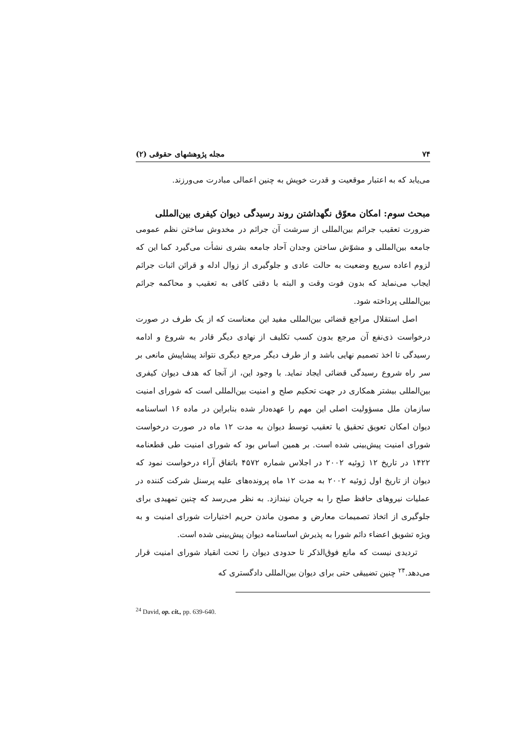۷۴ مجله پژوهشهای حقوقی (۲)
می‌یابد که به اعتبار موقعیت و قدرت خویش به چنین اعمالی مبادرت می‌ورزند.
مبحث سوم: امکان معوّق نگهداشتن روند رسیدگی دیوان کیفری بین‌المللی
ضرورت تعقیب جرائم بین‌المللی از سرشت آن جرائم در مخدوش ساختن نظم عمومی جامعه بین‌المللی و مشوّش ساختن وجدان آحاد جامعه بشری نشأت می‌گیرد کما این که لزوم اعاده سریع وضعیت به حالت عادی و جلوگیری از زوال ادله و قرائن اثبات جرائم ایجاب می‌نماید که بدون فوت وقت و البته با دقتی کافی به تعقیب و محاکمه جرائم بین‌المللی پرداخته شود.
اصل استقلال مراجع قضائی بین‌المللی مفید این معناست که از یک طرف در صورت درخواست ذی‌نفع آن مرجع بدون کسب تکلیف از نهادی دیگر قادر به شروع و ادامه رسیدگی تا اخذ تصمیم نهایی باشد و از طرف دیگر مرجع دیگری نتواند پیشاپیش مانعی بر سر راه شروع رسیدگی قضائی ایجاد نماید. با وجود این، از آنجا که هدف دیوان کیفری بین‌المللی بیشتر همکاری در جهت تحکیم صلح و امنیت بین‌المللی است که شورای امنیت سازمان ملل مسؤولیت اصلی این مهم را عهده‌دار شده بنابراین در ماده ۱۶ اساسنامه دیوان امکان تعویق تحقیق یا تعقیب توسط دیوان به مدت ۱۲ ماه در صورت درخواست شورای امنیت پیش‌بینی شده است. بر همین اساس بود که شورای امنیت طی قطعنامه ۱۴۲۲ در تاریخ ۱۲ ژوئیه ۲۰۰۲ در اجلاس شماره ۴۵۷۲ باتفاق آراء درخواست نمود که دیوان از تاریخ اول ژوئیه ۲۰۰۲ به مدت ۱۲ ماه پرونده‌های علیه پرسنل شرکت کننده در عملیات نیروهای حافظ صلح را به جریان نیندازد. به نظر می‌رسد که چنین تمهیدی برای جلوگیری از اتخاذ تصمیمات معارض و مصون ماندن حریم اختیارات شورای امنیت و به ویژه تشویق اعضاء دائم شورا به پذیرش اساسنامه دیوان پیش‌بینی شده است.
تردیدی نیست که مانع فوق‌الذکر تا حدودی دیوان را تحت انقیاد شورای امنیت قرار می‌دهد.<sup>۲۴</sup> چنین تضییقی حتی برای دیوان بین‌المللی دادگستری که
<sup>24</sup> David, op. cit., pp. 639-640.